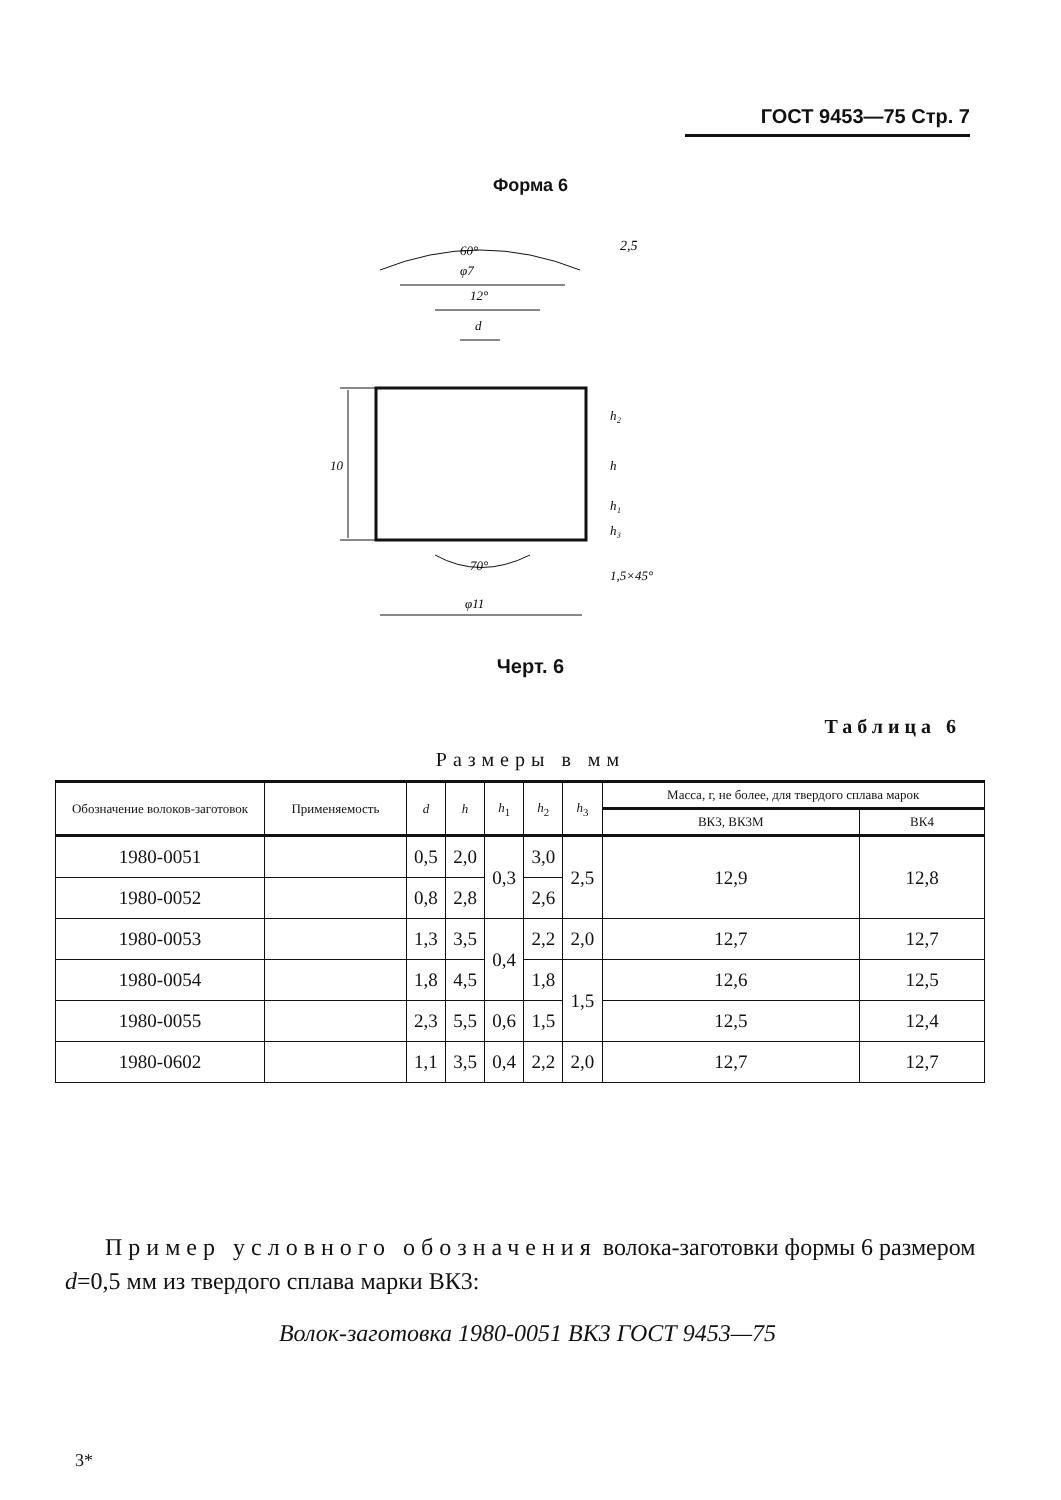ГОСТ 9453—75 Стр. 7
Форма 6
10
12°
φ7
d
60°
70°
φ11
1,5×45°
h₂
h
h₁
h₃
2,5
Черт. 6
Таблица 6
Размеры в мм
| Обозначение волоков-заготовок | Применяемость | d | h | h<sub>1</sub> | h<sub>2</sub> | h<sub>3</sub> | Масса, г, не более, для твердого сплава марок | |
| --- | --- | --- | --- | --- | --- | --- | --- | --- |
| | | | | | | | ВК3, ВК3М | ВК4 |
| 1980-0051 | | 0,5 | 2,0 | 0,3 | 3,0 | 2,5 | 12,9 | 12,8 |
| 1980-0052 | | 0,8 | 2,8 | | 2,6 | | | |
| 1980-0053 | | 1,3 | 3,5 | 0,4 | 2,2 | 2,0 | 12,7 | 12,7 |
| 1980-0054 | | 1,8 | 4,5 | | 1,8 | 1,5 | 12,6 | 12,5 |
| 1980-0055 | | 2,3 | 5,5 | 0,6 | 1,5 | | 12,5 | 12,4 |
| 1980-0602 | | 1,1 | 3,5 | 0,4 | 2,2 | 2,0 | 12,7 | 12,7 |
Пример условного обозначения волока-заготовки формы 6 размером d=0,5 мм из твердого сплава марки ВК3:
Волок-заготовка 1980-0051 ВК3 ГОСТ 9453—75
3*